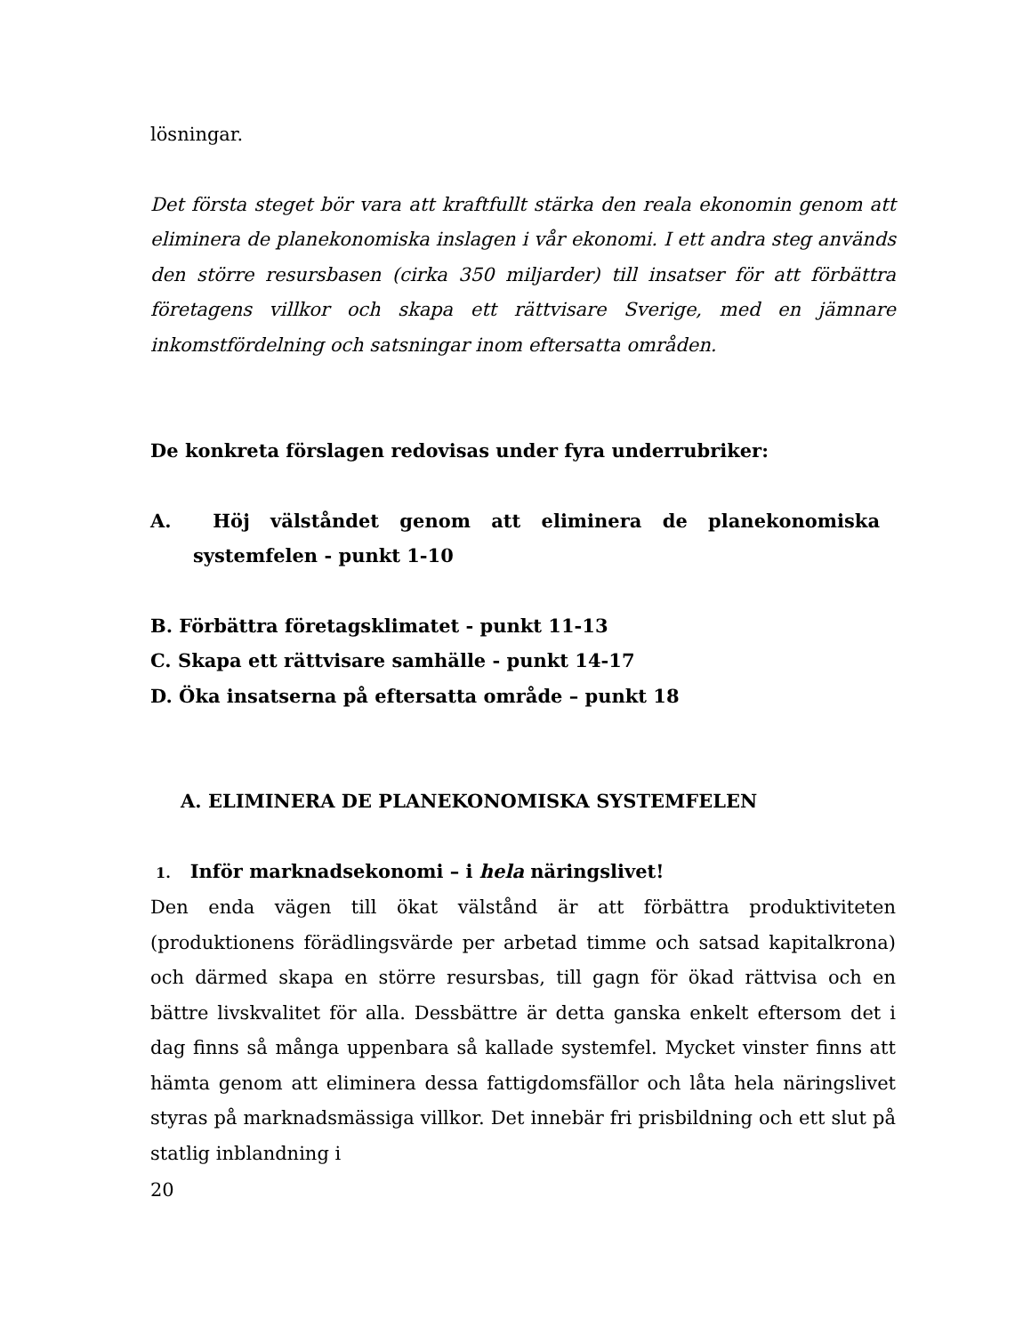lösningar.
Det första steget bör vara att kraftfullt stärka den reala ekonomin genom att eliminera de planekonomiska inslagen i vår ekonomi. I ett andra steg används den större resursbasen (cirka 350 miljarder) till insatser för att förbättra företagens villkor och skapa ett rättvisare Sverige, med en jämnare inkomstfördelning och satsningar inom eftersatta områden.
De konkreta förslagen redovisas under fyra underrubriker:
A. Höj välståndet genom att eliminera de planekonomiska systemfelen - punkt 1-10
B. Förbättra företagsklimatet - punkt 11-13
C. Skapa ett rättvisare samhälle - punkt 14-17
D. Öka insatserna på eftersatta område – punkt 18
A. ELIMINERA DE PLANEKONOMISKA SYSTEMFELEN
1. Inför marknadsekonomi – i hela näringslivet!
Den enda vägen till ökat välstånd är att förbättra produktiviteten (produktionens förädlingsvärde per arbetad timme och satsad kapitalkrona) och därmed skapa en större resursbas, till gagn för ökad rättvisa och en bättre livskvalitet för alla. Dessbättre är detta ganska enkelt eftersom det i dag finns så många uppenbara så kallade systemfel. Mycket vinster finns att hämta genom att eliminera dessa fattigdomsfällor och låta hela näringslivet styras på marknadsmässiga villkor. Det innebär fri prisbildning och ett slut på statlig inblandning i
20